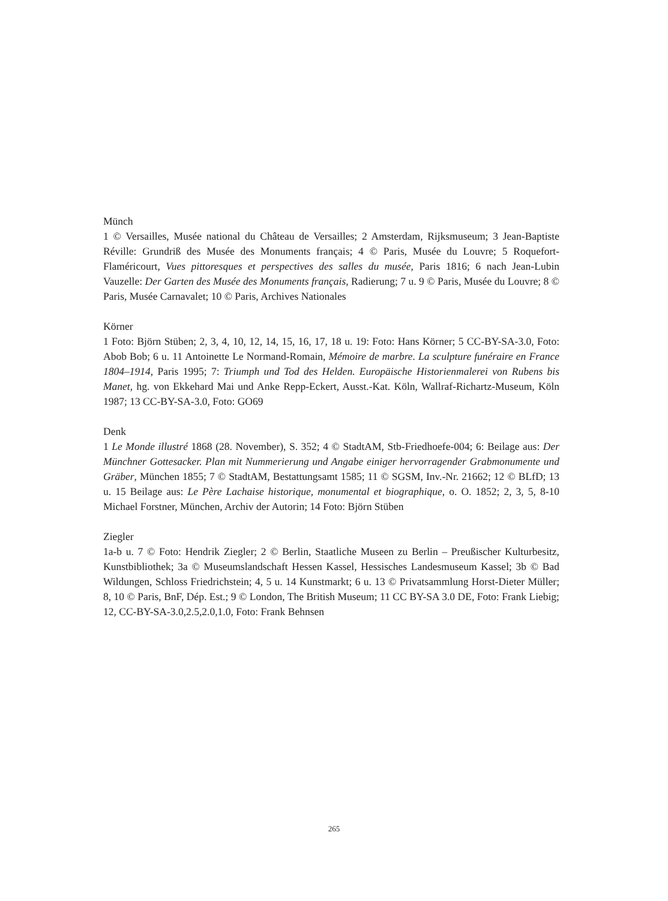Münch
1 © Versailles, Musée national du Château de Versailles; 2 Amsterdam, Rijksmuseum; 3 Jean-Baptiste Réville: Grundriß des Musée des Monuments français; 4 © Paris, Musée du Louvre; 5 Roquefort-Flaméricourt, Vues pittoresques et perspectives des salles du musée, Paris 1816; 6 nach Jean-Lubin Vauzelle: Der Garten des Musée des Monuments français, Radierung; 7 u. 9 © Paris, Musée du Louvre; 8 © Paris, Musée Carnavalet; 10 © Paris, Archives Nationales
Körner
1 Foto: Björn Stüben; 2, 3, 4, 10, 12, 14, 15, 16, 17, 18 u. 19: Foto: Hans Körner; 5 CC-BY-SA-3.0, Foto: Abob Bob; 6 u. 11 Antoinette Le Normand-Romain, Mémoire de marbre. La sculpture funéraire en France 1804–1914, Paris 1995; 7: Triumph und Tod des Helden. Europäische Historienmalerei von Rubens bis Manet, hg. von Ekkehard Mai und Anke Repp-Eckert, Ausst.-Kat. Köln, Wallraf-Richartz-Museum, Köln 1987; 13 CC-BY-SA-3.0, Foto: GO69
Denk
1 Le Monde illustré 1868 (28. November), S. 352; 4 © StadtAM, Stb-Friedhoefe-004; 6: Beilage aus: Der Münchner Gottesacker. Plan mit Nummerierung und Angabe einiger hervorragender Grabmonumente und Gräber, München 1855; 7 © StadtAM, Bestattungsamt 1585; 11 © SGSM, Inv.-Nr. 21662; 12 © BLfD; 13 u. 15 Beilage aus: Le Père Lachaise historique, monumental et biographique, o. O. 1852; 2, 3, 5, 8-10 Michael Forstner, München, Archiv der Autorin; 14 Foto: Björn Stüben
Ziegler
1a-b u. 7 © Foto: Hendrik Ziegler; 2 © Berlin, Staatliche Museen zu Berlin – Preußischer Kulturbesitz, Kunstbibliothek; 3a © Museumslandschaft Hessen Kassel, Hessisches Landesmuseum Kassel; 3b © Bad Wildungen, Schloss Friedrichstein; 4, 5 u. 14 Kunstmarkt; 6 u. 13 © Privatsammlung Horst-Dieter Müller; 8, 10 © Paris, BnF, Dép. Est.; 9 © London, The British Museum; 11 CC BY-SA 3.0 DE, Foto: Frank Liebig; 12, CC-BY-SA-3.0,2.5,2.0,1.0, Foto: Frank Behnsen
265